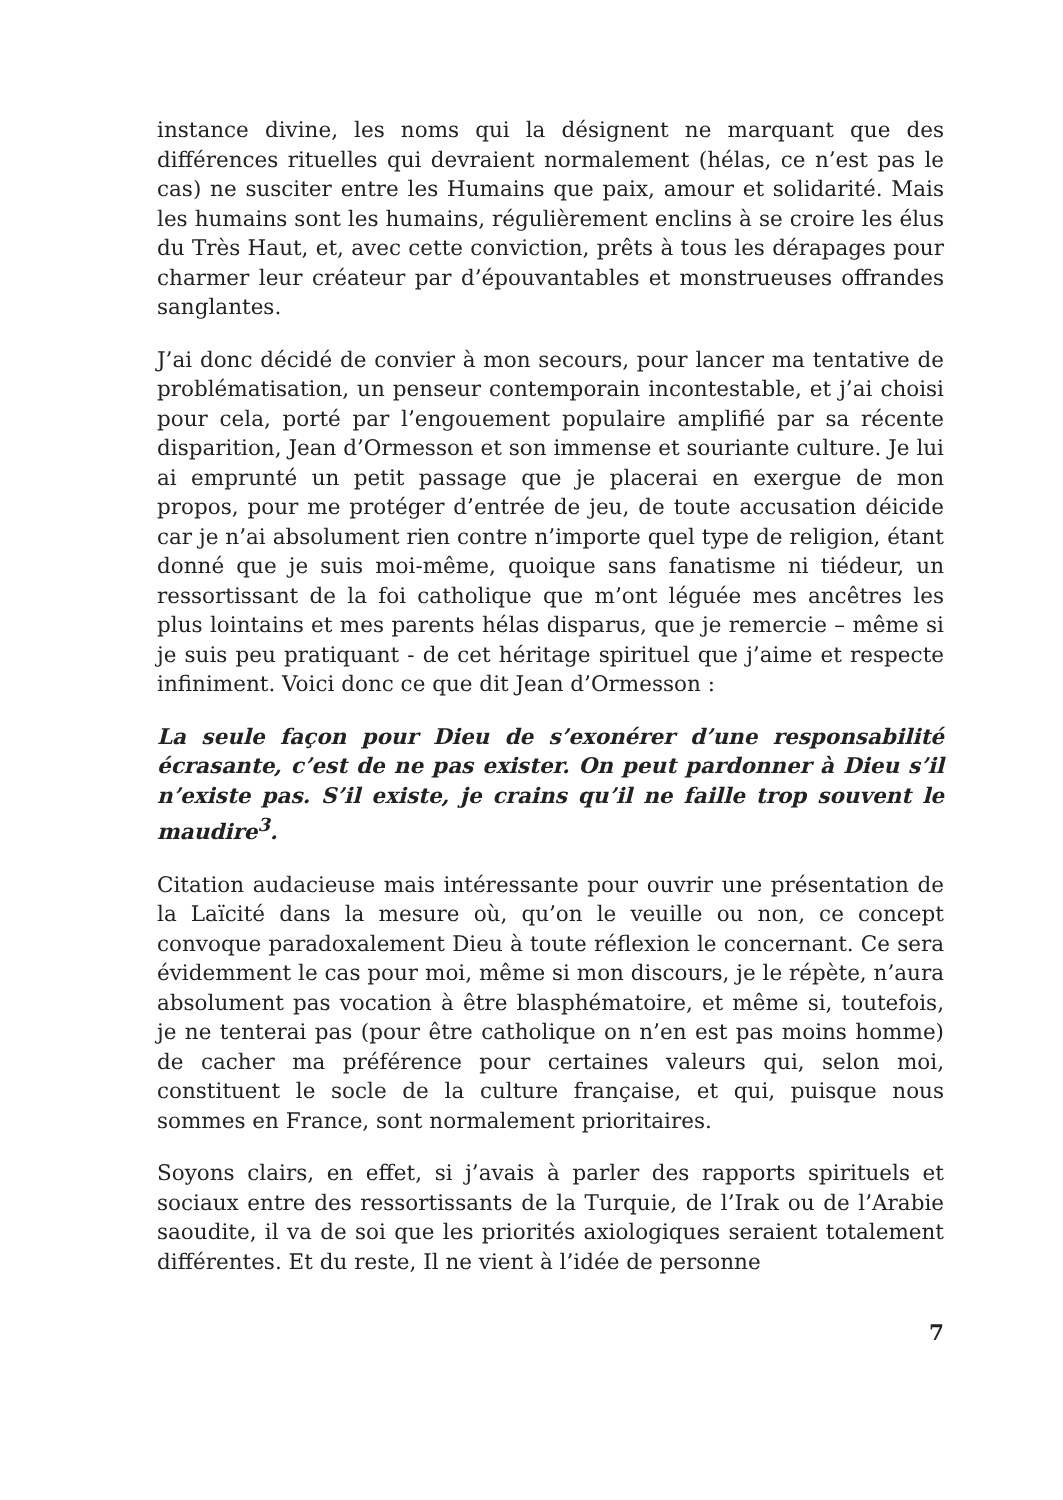instance divine, les noms qui la désignent ne marquant que des différences rituelles qui devraient normalement (hélas, ce n’est pas le cas) ne susciter entre les Humains que paix, amour et solidarité. Mais les humains sont les humains, régulièrement enclins à se croire les élus du Très Haut, et, avec cette conviction, prêts à tous les dérapages pour charmer leur créateur par d’épouvantables et monstrueuses offrandes sanglantes.
J’ai donc décidé de convier à mon secours, pour lancer ma tentative de problématisation, un penseur contemporain incontestable, et j’ai choisi pour cela, porté par l’engouement populaire amplifié par sa récente disparition, Jean d’Ormesson et son immense et souriante culture. Je lui ai emprunté un petit passage que je placerai en exergue de mon propos, pour me protéger d’entrée de jeu, de toute accusation déicide car je n’ai absolument rien contre n’importe quel type de religion, étant donné que je suis moi-même, quoique sans fanatisme ni tiédeur, un ressortissant de la foi catholique que m’ont léguée mes ancêtres les plus lointains et mes parents hélas disparus, que je remercie – même si je suis peu pratiquant - de cet héritage spirituel que j’aime et respecte infiniment. Voici donc ce que dit Jean d’Ormesson :
La seule façon pour Dieu de s’exonérer d’une responsabilité écrasante, c’est de ne pas exister. On peut pardonner à Dieu s’il n’existe pas. S’il existe, je crains qu’il ne faille trop souvent le maudire<sup>3</sup>.
Citation audacieuse mais intéressante pour ouvrir une présentation de la Laïcité dans la mesure où, qu’on le veuille ou non, ce concept convoque paradoxalement Dieu à toute réflexion le concernant. Ce sera évidemment le cas pour moi, même si mon discours, je le répète, n’aura absolument pas vocation à être blasphématoire, et même si, toutefois, je ne tenterai pas (pour être catholique on n’en est pas moins homme) de cacher ma préférence pour certaines valeurs qui, selon moi, constituent le socle de la culture française, et qui, puisque nous sommes en France, sont normalement prioritaires.
Soyons clairs, en effet, si j’avais à parler des rapports spirituels et sociaux entre des ressortissants de la Turquie, de l’Irak ou de l’Arabie saoudite, il va de soi que les priorités axiologiques seraient totalement différentes. Et du reste, Il ne vient à l’idée de personne
7